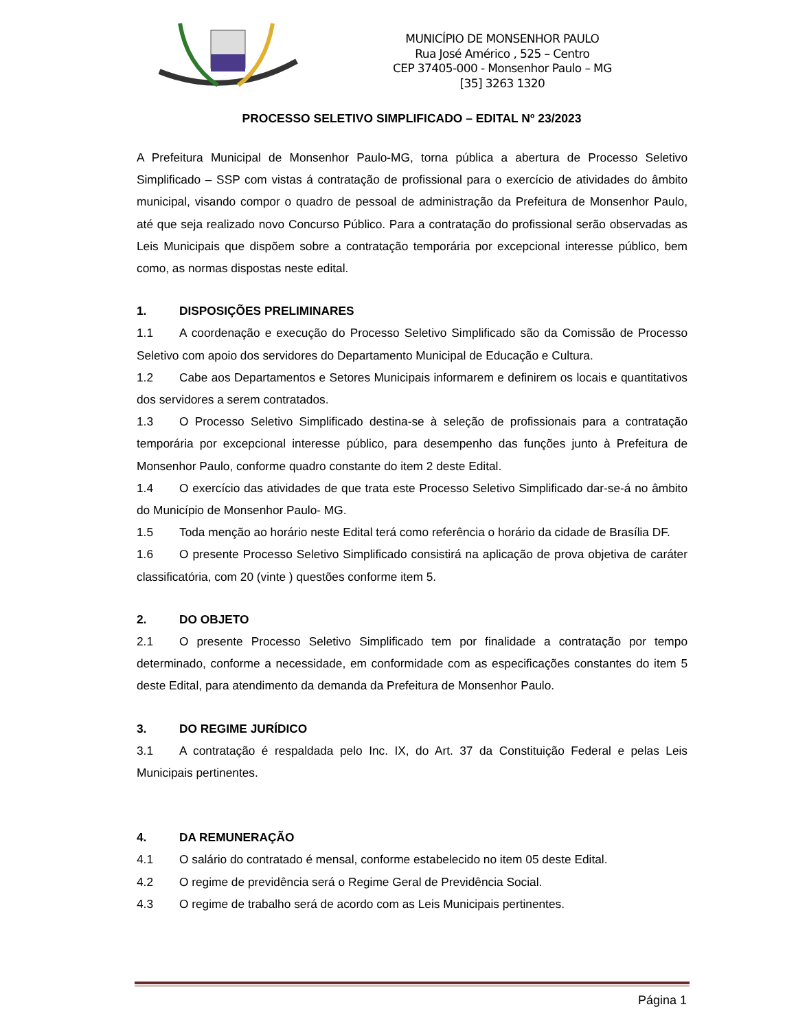MUNICÍPIO DE MONSENHOR PAULO
Rua José Américo , 525 – Centro
CEP 37405-000 - Monsenhor Paulo – MG
[35] 3263 1320
PROCESSO SELETIVO SIMPLIFICADO – EDITAL Nº 23/2023
A Prefeitura Municipal de Monsenhor Paulo-MG, torna pública a abertura de Processo Seletivo Simplificado – SSP com vistas á contratação de profissional para o exercício de atividades do âmbito municipal, visando compor o quadro de pessoal de administração da Prefeitura de Monsenhor Paulo, até que seja realizado novo Concurso Público. Para a contratação do profissional serão observadas as Leis Municipais que dispõem sobre a contratação temporária por excepcional interesse público, bem como, as normas dispostas neste edital.
1. DISPOSIÇÕES PRELIMINARES
1.1 A coordenação e execução do Processo Seletivo Simplificado são da Comissão de Processo Seletivo com apoio dos servidores do Departamento Municipal de Educação e Cultura.
1.2 Cabe aos Departamentos e Setores Municipais informarem e definirem os locais e quantitativos dos servidores a serem contratados.
1.3 O Processo Seletivo Simplificado destina-se à seleção de profissionais para a contratação temporária por excepcional interesse público, para desempenho das funções junto à Prefeitura de Monsenhor Paulo, conforme quadro constante do item 2 deste Edital.
1.4 O exercício das atividades de que trata este Processo Seletivo Simplificado dar-se-á no âmbito do Município de Monsenhor Paulo- MG.
1.5 Toda menção ao horário neste Edital terá como referência o horário da cidade de Brasília DF.
1.6 O presente Processo Seletivo Simplificado consistirá na aplicação de prova objetiva de caráter classificatória, com 20 (vinte ) questões conforme item 5.
2. DO OBJETO
2.1 O presente Processo Seletivo Simplificado tem por finalidade a contratação por tempo determinado, conforme a necessidade, em conformidade com as especificações constantes do item 5 deste Edital, para atendimento da demanda da Prefeitura de Monsenhor Paulo.
3. DO REGIME JURÍDICO
3.1 A contratação é respaldada pelo Inc. IX, do Art. 37 da Constituição Federal e pelas Leis Municipais pertinentes.
4. DA REMUNERAÇÃO
4.1 O salário do contratado é mensal, conforme estabelecido no item 05 deste Edital.
4.2 O regime de previdência será o Regime Geral de Previdência Social.
4.3 O regime de trabalho será de acordo com as Leis Municipais pertinentes.
Página 1